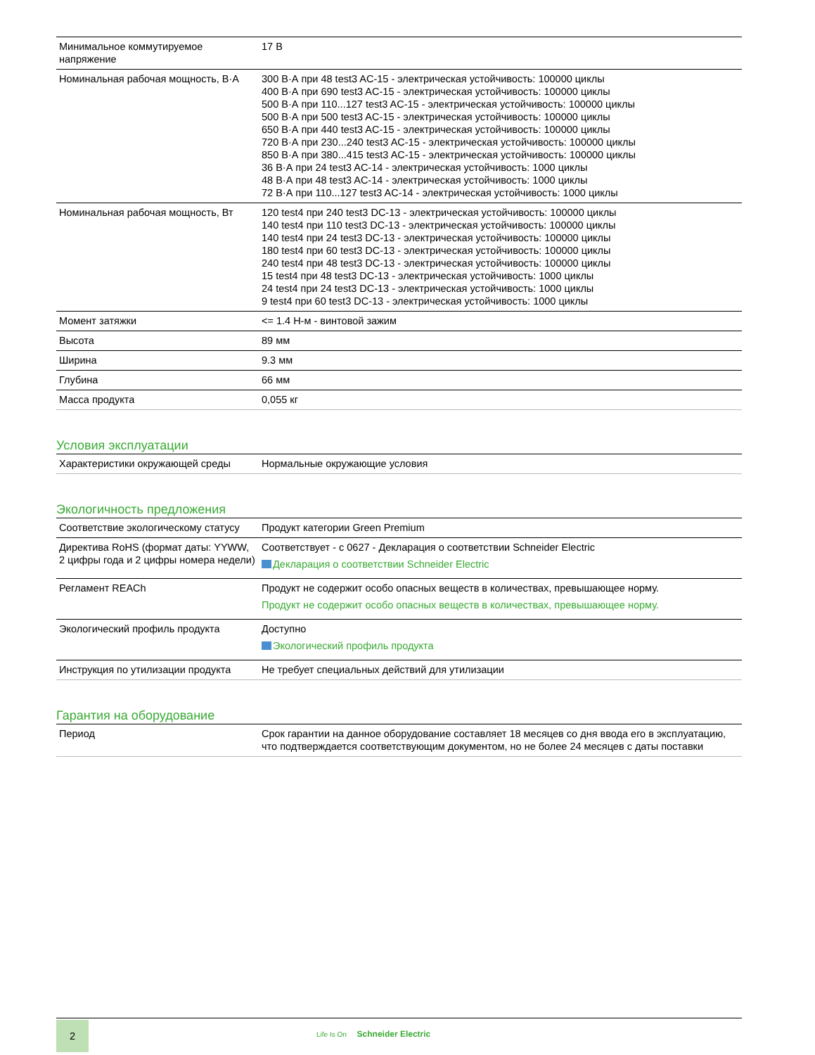| Минимальное коммутируемое напряжение | 17 В |
| Номинальная рабочая мощность, В·А | 300 В·А при 48 test3 AC-15 - электрическая устойчивость: 100000 циклы 400 В·А при 690 test3 AC-15 - электрическая устойчивость: 100000 циклы 500 В·А при 110...127 test3 AC-15 - электрическая устойчивость: 100000 циклы 500 В·А при 500 test3 AC-15 - электрическая устойчивость: 100000 циклы 650 В·А при 440 test3 AC-15 - электрическая устойчивость: 100000 циклы 720 В·А при 230...240 test3 AC-15 - электрическая устойчивость: 100000 циклы 850 В·А при 380...415 test3 AC-15 - электрическая устойчивость: 100000 циклы 36 В·А при 24 test3 AC-14 - электрическая устойчивость: 1000 циклы 48 В·А при 48 test3 AC-14 - электрическая устойчивость: 1000 циклы 72 В·А при 110...127 test3 AC-14 - электрическая устойчивость: 1000 циклы |
| Номинальная рабочая мощность, Вт | 120 test4 при 240 test3 DC-13 - электрическая устойчивость: 100000 циклы 140 test4 при 110 test3 DC-13 - электрическая устойчивость: 100000 циклы 140 test4 при 24 test3 DC-13 - электрическая устойчивость: 100000 циклы 180 test4 при 60 test3 DC-13 - электрическая устойчивость: 100000 циклы 240 test4 при 48 test3 DC-13 - электрическая устойчивость: 100000 циклы 15 test4 при 48 test3 DC-13 - электрическая устойчивость: 1000 циклы 24 test4 при 24 test3 DC-13 - электрическая устойчивость: 1000 циклы 9 test4 при 60 test3 DC-13 - электрическая устойчивость: 1000 циклы |
| Момент затяжки | <= 1.4 Н-м - винтовой зажим |
| Высота | 89 мм |
| Ширина | 9.3 мм |
| Глубина | 66 мм |
| Масса продукта | 0,055 кг |
Условия эксплуатации
| Характеристики окружающей среды | Нормальные окружающие условия |
Экологичность предложения
| Соответствие экологическому статусу | Продукт категории Green Premium |
| Директива RoHS (формат даты: YYWW, 2 цифры года и 2 цифры номера недели) | Соответствует - с 0627 - Декларация о соответствии Schneider Electric Декларация о соответствии Schneider Electric |
| Регламент REACh | Продукт не содержит особо опасных веществ в количествах, превышающее норму. Продукт не содержит особо опасных веществ в количествах, превышающее норму. |
| Экологический профиль продукта | Доступно Экологический профиль продукта |
| Инструкция по утилизации продукта | Не требует специальных действий для утилизации |
Гарантия на оборудование
| Период | Срок гарантии на данное оборудование составляет 18 месяцев со дня ввода его в эксплуатацию, что подтверждается соответствующим документом, но не более 24 месяцев с даты поставки |
2
Life Is On Schneider Electric